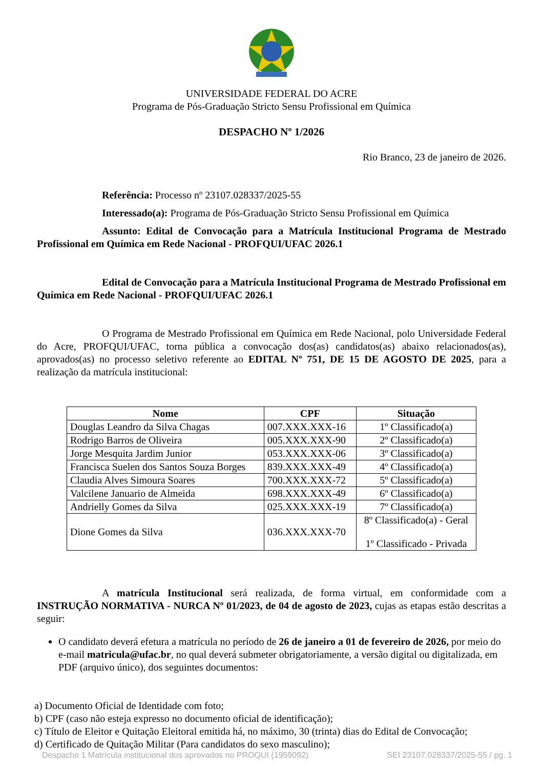UNIVERSIDADE FEDERAL DO ACRE
Programa de Pós-Graduação Stricto Sensu Profissional em Química
DESPACHO Nº 1/2026
Rio Branco, 23 de janeiro de 2026.
Referência: Processo nº 23107.028337/2025-55
Interessado(a): Programa de Pós-Graduação Stricto Sensu Profissional em Química
Assunto: Edital de Convocação para a Matrícula Institucional Programa de Mestrado Profissional em Química em Rede Nacional - PROFQUI/UFAC 2026.1
Edital de Convocação para a Matrícula Institucional Programa de Mestrado Profissional em Química em Rede Nacional - PROFQUI/UFAC 2026.1
O Programa de Mestrado Profissional em Química em Rede Nacional, polo Universidade Federal do Acre, PROFQUI/UFAC, torna pública a convocação dos(as) candidatos(as) abaixo relacionados(as), aprovados(as) no processo seletivo referente ao EDITAL Nº 751, DE 15 DE AGOSTO DE 2025, para a realização da matrícula institucional:
| Nome | CPF | Situação |
| --- | --- | --- |
| Douglas Leandro da Silva Chagas | 007.XXX.XXX-16 | 1º Classificado(a) |
| Rodrigo Barros de Oliveira | 005.XXX.XXX-90 | 2º Classificado(a) |
| Jorge Mesquita Jardim Junior | 053.XXX.XXX-06 | 3º Classificado(a) |
| Francisca Suelen dos Santos Souza Borges | 839.XXX.XXX-49 | 4º Classificado(a) |
| Claudia Alves Simoura Soares | 700.XXX.XXX-72 | 5º Classificado(a) |
| Valcilene Januario de Almeida | 698.XXX.XXX-49 | 6º Classificado(a) |
| Andrielly Gomes da Silva | 025.XXX.XXX-19 | 7º Classificado(a) |
| Dione Gomes da Silva | 036.XXX.XXX-70 | 8º Classificado(a) - Geral 1º Classificado - Privada |
A matrícula Institucional será realizada, de forma virtual, em conformidade com a INSTRUÇÃO NORMATIVA - NURCA Nº 01/2023, de 04 de agosto de 2023, cujas as etapas estão descritas a seguir:
O candidato deverá efetura a matrícula no período de 26 de janeiro a 01 de fevereiro de 2026, por meio do e-mail matricula@ufac.br, no qual deverá submeter obrigatoriamente, a versão digital ou digitalizada, em PDF (arquivo único), dos seguintes documentos:
a) Documento Oficial de Identidade com foto;
b) CPF (caso não esteja expresso no documento oficial de identificação);
c) Título de Eleitor e Quitação Eleitoral emitida há, no máximo, 30 (trinta) dias do Edital de Convocação;
d) Certificado de Quitação Militar (Para candidatos do sexo masculino);
Despacho 1 Matrícula institucional dos aprovados no PROQUI (1959092) SEI 23107.028337/2025-55 / pg. 1